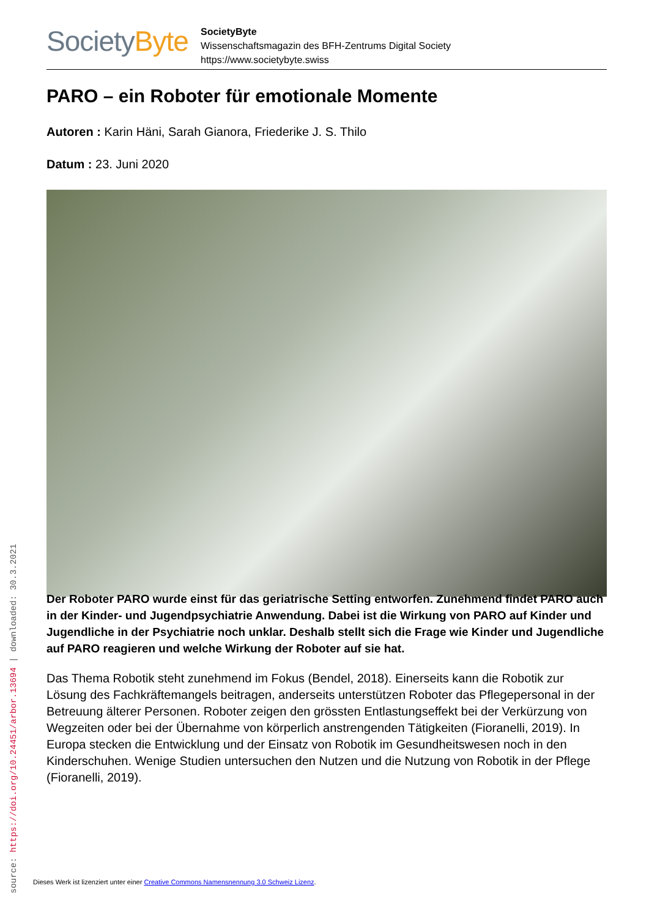SocietyByte
SocietyByte
Wissenschaftsmagazin des BFH-Zentrums Digital Society
https://www.societybyte.swiss
PARO – ein Roboter für emotionale Momente
Autoren : Karin Häni, Sarah Gianora, Friederike J. S. Thilo
Datum : 23. Juni 2020
Der Roboter PARO wurde einst für das geriatrische Setting entworfen. Zunehmend findet PARO auch in der Kinder- und Jugendpsychiatrie Anwendung. Dabei ist die Wirkung von PARO auf Kinder und Jugendliche in der Psychiatrie noch unklar. Deshalb stellt sich die Frage wie Kinder und Jugendliche auf PARO reagieren und welche Wirkung der Roboter auf sie hat.
Das Thema Robotik steht zunehmend im Fokus (Bendel, 2018). Einerseits kann die Robotik zur Lösung des Fachkräftemangels beitragen, anderseits unterstützen Roboter das Pflegepersonal in der Betreuung älterer Personen. Roboter zeigen den grössten Entlastungseffekt bei der Verkürzung von Wegzeiten oder bei der Übernahme von körperlich anstrengenden Tätigkeiten (Fioranelli, 2019). In Europa stecken die Entwicklung und der Einsatz von Robotik im Gesundheitswesen noch in den Kinderschuhen. Wenige Studien untersuchen den Nutzen und die Nutzung von Robotik in der Pflege (Fioranelli, 2019).
source: https://doi.org/10.24451/arbor.13694 | downloaded: 30.3.2021
Dieses Werk ist lizenziert unter einer Creative Commons Namensnennung 3.0 Schweiz Lizenz.